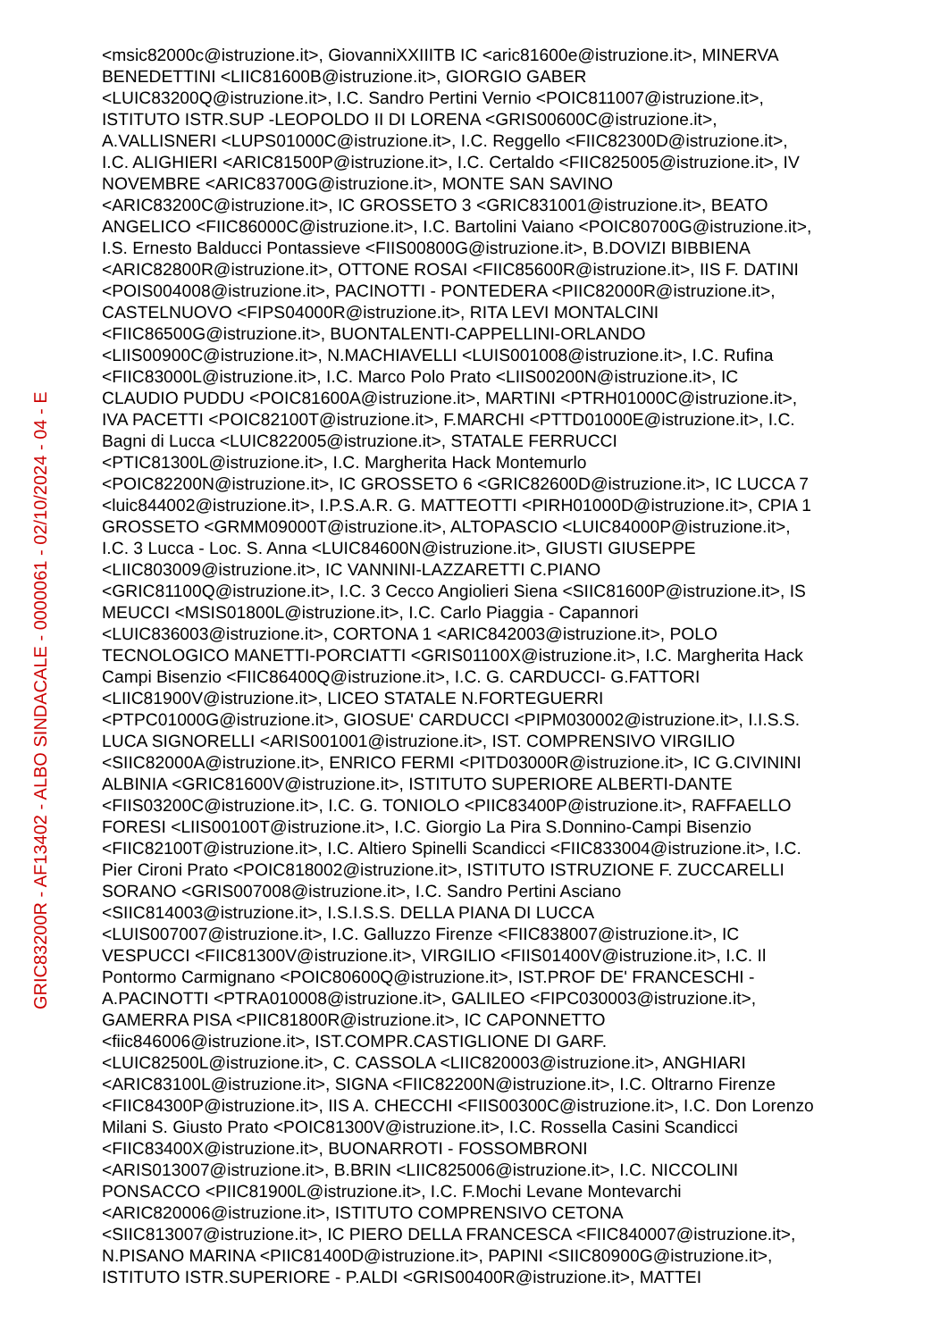GRIC83200R - AF13402 - ALBO SINDACALE - 0000061 - 02/10/2024 - 04 - E
<msic82000c@istruzione.it>, GiovanniXXIIITB IC <aric81600e@istruzione.it>, MINERVA
BENEDETTINI <LIIC81600B@istruzione.it>, GIORGIO GABER
<LUIC83200Q@istruzione.it>, I.C. Sandro Pertini Vernio <POIC811007@istruzione.it>,
ISTITUTO ISTR.SUP -LEOPOLDO II DI LORENA <GRIS00600C@istruzione.it>,
A.VALLISNERI <LUPS01000C@istruzione.it>, I.C. Reggello <FIIC82300D@istruzione.it>,
I.C. ALIGHIERI <ARIC81500P@istruzione.it>, I.C. Certaldo <FIIC825005@istruzione.it>, IV
NOVEMBRE <ARIC83700G@istruzione.it>, MONTE SAN SAVINO
<ARIC83200C@istruzione.it>, IC GROSSETO 3 <GRIC831001@istruzione.it>, BEATO
ANGELICO <FIIC86000C@istruzione.it>, I.C. Bartolini Vaiano <POIC80700G@istruzione.it>,
I.S. Ernesto Balducci Pontassieve <FIIS00800G@istruzione.it>, B.DOVIZI BIBBIENA
<ARIC82800R@istruzione.it>, OTTONE ROSAI <FIIC85600R@istruzione.it>, IIS F. DATINI
<POIS004008@istruzione.it>, PACINOTTI - PONTEDERA <PIIC82000R@istruzione.it>,
CASTELNUOVO <FIPS04000R@istruzione.it>, RITA LEVI MONTALCINI
<FIIC86500G@istruzione.it>, BUONTALENTI-CAPPELLINI-ORLANDO
<LIIS00900C@istruzione.it>, N.MACHIAVELLI <LUIS001008@istruzione.it>, I.C. Rufina
<FIIC83000L@istruzione.it>, I.C. Marco Polo Prato <LIIS00200N@istruzione.it>, IC
CLAUDIO PUDDU <POIC81600A@istruzione.it>, MARTINI <PTRH01000C@istruzione.it>,
IVA PACETTI <POIC82100T@istruzione.it>, F.MARCHI <PTTD01000E@istruzione.it>, I.C.
Bagni di Lucca <LUIC822005@istruzione.it>, STATALE FERRUCCI
<PTIC81300L@istruzione.it>, I.C. Margherita Hack Montemurlo
<POIC82200N@istruzione.it>, IC GROSSETO 6 <GRIC82600D@istruzione.it>, IC LUCCA 7
<luic844002@istruzione.it>, I.P.S.A.R. G. MATTEOTTI <PIRH01000D@istruzione.it>, CPIA 1
GROSSETO <GRMM09000T@istruzione.it>, ALTOPASCIO <LUIC84000P@istruzione.it>,
I.C. 3 Lucca - Loc. S. Anna <LUIC84600N@istruzione.it>, GIUSTI GIUSEPPE
<LIIC803009@istruzione.it>, IC VANNINI-LAZZARETTI C.PIANO
<GRIC81100Q@istruzione.it>, I.C. 3 Cecco Angiolieri Siena <SIIC81600P@istruzione.it>, IS
MEUCCI <MSIS01800L@istruzione.it>, I.C. Carlo Piaggia - Capannori
<LUIC836003@istruzione.it>, CORTONA 1 <ARIC842003@istruzione.it>, POLO
TECNOLOGICO MANETTI-PORCIATTI <GRIS01100X@istruzione.it>, I.C. Margherita Hack
Campi Bisenzio <FIIC86400Q@istruzione.it>, I.C. G. CARDUCCI- G.FATTORI
<LIIC81900V@istruzione.it>, LICEO STATALE N.FORTEGUERRI
<PTPC01000G@istruzione.it>, GIOSUE' CARDUCCI <PIPM030002@istruzione.it>, I.I.S.S.
LUCA SIGNORELLI <ARIS001001@istruzione.it>, IST. COMPRENSIVO VIRGILIO
<SIIC82000A@istruzione.it>, ENRICO FERMI <PITD03000R@istruzione.it>, IC G.CIVININI
ALBINIA <GRIC81600V@istruzione.it>, ISTITUTO SUPERIORE ALBERTI-DANTE
<FIIS03200C@istruzione.it>, I.C. G. TONIOLO <PIIC83400P@istruzione.it>, RAFFAELLO
FORESI <LIIS00100T@istruzione.it>, I.C. Giorgio La Pira S.Donnino-Campi Bisenzio
<FIIC82100T@istruzione.it>, I.C. Altiero Spinelli Scandicci <FIIC833004@istruzione.it>, I.C.
Pier Cironi Prato <POIC818002@istruzione.it>, ISTITUTO ISTRUZIONE F. ZUCCARELLI
SORANO <GRIS007008@istruzione.it>, I.C. Sandro Pertini Asciano
<SIIC814003@istruzione.it>, I.S.I.S.S. DELLA PIANA DI LUCCA
<LUIS007007@istruzione.it>, I.C. Galluzzo Firenze <FIIC838007@istruzione.it>, IC
VESPUCCI <FIIC81300V@istruzione.it>, VIRGILIO <FIIS01400V@istruzione.it>, I.C. Il
Pontormo Carmignano <POIC80600Q@istruzione.it>, IST.PROF DE' FRANCESCHI -
A.PACINOTTI <PTRA010008@istruzione.it>, GALILEO <FIPC030003@istruzione.it>,
GAMERRA PISA <PIIC81800R@istruzione.it>, IC CAPONNETTO
<fiic846006@istruzione.it>, IST.COMPR.CASTIGLIONE DI GARF.
<LUIC82500L@istruzione.it>, C. CASSOLA <LIIC820003@istruzione.it>, ANGHIARI
<ARIC83100L@istruzione.it>, SIGNA <FIIC82200N@istruzione.it>, I.C. Oltrarno Firenze
<FIIC84300P@istruzione.it>, IIS A. CHECCHI <FIIS00300C@istruzione.it>, I.C. Don Lorenzo
Milani S. Giusto Prato <POIC81300V@istruzione.it>, I.C. Rossella Casini Scandicci
<FIIC83400X@istruzione.it>, BUONARROTI - FOSSOMBRONI
<ARIS013007@istruzione.it>, B.BRIN <LIIC825006@istruzione.it>, I.C. NICCOLINI
PONSACCO <PIIC81900L@istruzione.it>, I.C. F.Mochi Levane Montevarchi
<ARIC820006@istruzione.it>, ISTITUTO COMPRENSIVO CETONA
<SIIC813007@istruzione.it>, IC PIERO DELLA FRANCESCA <FIIC840007@istruzione.it>,
N.PISANO MARINA <PIIC81400D@istruzione.it>, PAPINI <SIIC80900G@istruzione.it>,
ISTITUTO ISTR.SUPERIORE - P.ALDI <GRIS00400R@istruzione.it>, MATTEI